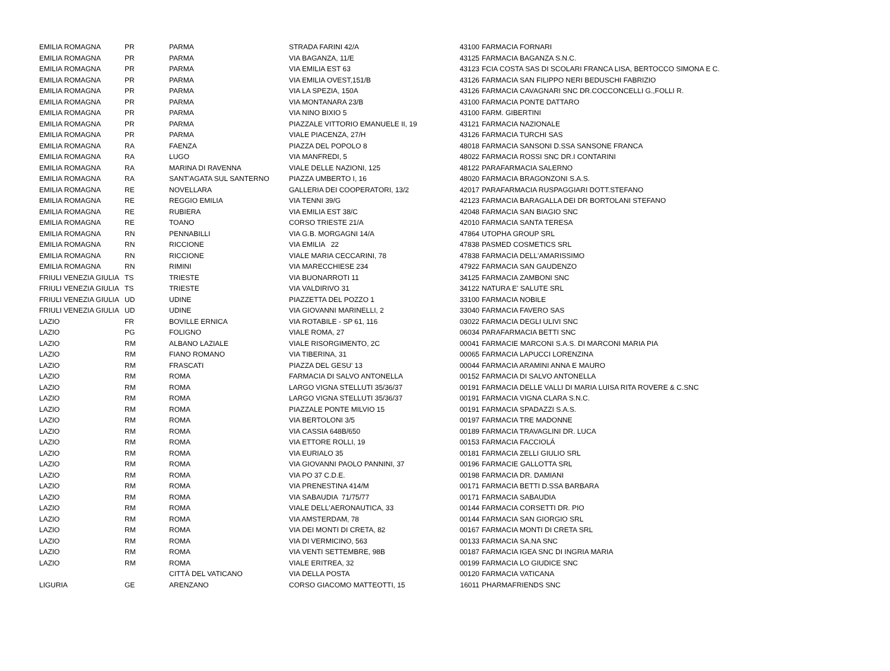| EMILIA ROMAGNA | PR | PARMA | STRADA FARINI 42/A | 43100 | FARMACIA FORNARI |
| EMILIA ROMAGNA | PR | PARMA | VIA BAGANZA, 11/E | 43125 | FARMACIA BAGANZA S.N.C. |
| EMILIA ROMAGNA | PR | PARMA | VIA EMILIA EST 63 | 43123 | FCIA COSTA SAS DI SCOLARI FRANCA LISA, BERTOCCO SIMONA E C. |
| EMILIA ROMAGNA | PR | PARMA | VIA EMILIA OVEST,151/B | 43126 | FARMACIA SAN FILIPPO NERI BEDUSCHI FABRIZIO |
| EMILIA ROMAGNA | PR | PARMA | VIA LA SPEZIA, 150A | 43126 | FARMACIA CAVAGNARI SNC DR.COCCONCELLI G.,FOLLI R. |
| EMILIA ROMAGNA | PR | PARMA | VIA MONTANARA 23/B | 43100 | FARMACIA PONTE DATTARO |
| EMILIA ROMAGNA | PR | PARMA | VIA NINO BIXIO 5 | 43100 | FARM. GIBERTINI |
| EMILIA ROMAGNA | PR | PARMA | PIAZZALE VITTORIO EMANUELE II, 19 | 43121 | FARMACIA NAZIONALE |
| EMILIA ROMAGNA | PR | PARMA | VIALE PIACENZA, 27/H | 43126 | FARMACIA TURCHI SAS |
| EMILIA ROMAGNA | RA | FAENZA | PIAZZA DEL POPOLO 8 | 48018 | FARMACIA SANSONI D.SSA SANSONE FRANCA |
| EMILIA ROMAGNA | RA | LUGO | VIA MANFREDI, 5 | 48022 | FARMACIA ROSSI SNC DR.I CONTARINI |
| EMILIA ROMAGNA | RA | MARINA DI RAVENNA | VIALE DELLE NAZIONI, 125 | 48122 | PARAFARMACIA SALERNO |
| EMILIA ROMAGNA | RA | SANT'AGATA SUL SANTERNO | PIAZZA UMBERTO I, 16 | 48020 | FARMACIA BRAGONZONI S.A.S. |
| EMILIA ROMAGNA | RE | NOVELLARA | GALLERIA DEI COOPERATORI, 13/2 | 42017 | PARAFARMACIA RUSPAGGIARI DOTT.STEFANO |
| EMILIA ROMAGNA | RE | REGGIO EMILIA | VIA TENNI 39/G | 42123 | FARMACIA BARAGALLA DEI DR BORTOLANI STEFANO |
| EMILIA ROMAGNA | RE | RUBIERA | VIA EMILIA EST 38/C | 42048 | FARMACIA SAN BIAGIO SNC |
| EMILIA ROMAGNA | RE | TOANO | CORSO TRIESTE 21/A | 42010 | FARMACIA SANTA TERESA |
| EMILIA ROMAGNA | RN | PENNABILLI | VIA G.B. MORGAGNI 14/A | 47864 | UTOPHA GROUP SRL |
| EMILIA ROMAGNA | RN | RICCIONE | VIA EMILIA 22 | 47838 | PASMED COSMETICS SRL |
| EMILIA ROMAGNA | RN | RICCIONE | VIALE MARIA CECCARINI, 78 | 47838 | FARMACIA DELL'AMARISSIMO |
| EMILIA ROMAGNA | RN | RIMINI | VIA MARECCHIESE 234 | 47922 | FARMACIA SAN GAUDENZO |
| FRIULI VENEZIA GIULIA | TS | TRIESTE | VIA BUONARROTI 11 | 34125 | FARMACIA ZAMBONI SNC |
| FRIULI VENEZIA GIULIA | TS | TRIESTE | VIA VALDIRIVO 31 | 34122 | NATURA E' SALUTE SRL |
| FRIULI VENEZIA GIULIA | UD | UDINE | PIAZZETTA DEL POZZO 1 | 33100 | FARMACIA NOBILE |
| FRIULI VENEZIA GIULIA | UD | UDINE | VIA GIOVANNI MARINELLI, 2 | 33040 | FARMACIA FAVERO SAS |
| LAZIO | FR | BOVILLE ERNICA | VIA ROTABILE - SP 61, 116 | 03022 | FARMACIA DEGLI ULIVI SNC |
| LAZIO | PG | FOLIGNO | VIALE ROMA, 27 | 06034 | PARAFARMACIA BETTI SNC |
| LAZIO | RM | ALBANO LAZIALE | VIALE RISORGIMENTO, 2C | 00041 | FARMACIE MARCONI S.A.S. DI MARCONI MARIA PIA |
| LAZIO | RM | FIANO ROMANO | VIA TIBERINA, 31 | 00065 | FARMACIA LAPUCCI LORENZINA |
| LAZIO | RM | FRASCATI | PIAZZA DEL GESU' 13 | 00044 | FARMACIA ARAMINI ANNA E MAURO |
| LAZIO | RM | ROMA | FARMACIA DI SALVO ANTONELLA | 00152 | FARMACIA DI SALVO ANTONELLA |
| LAZIO | RM | ROMA | LARGO VIGNA STELLUTI 35/36/37 | 00191 | FARMACIA DELLE VALLI DI MARIA LUISA RITA ROVERE & C.SNC |
| LAZIO | RM | ROMA | LARGO VIGNA STELLUTI 35/36/37 | 00191 | FARMACIA VIGNA CLARA S.N.C. |
| LAZIO | RM | ROMA | PIAZZALE PONTE MILVIO 15 | 00191 | FARMACIA SPADAZZI S.A.S. |
| LAZIO | RM | ROMA | VIA BERTOLONI 3/5 | 00197 | FARMACIA TRE MADONNE |
| LAZIO | RM | ROMA | VIA CASSIA 648B/650 | 00189 | FARMACIA TRAVAGLINI DR. LUCA |
| LAZIO | RM | ROMA | VIA ETTORE ROLLI, 19 | 00153 | FARMACIA FACCIOLÁ |
| LAZIO | RM | ROMA | VIA EURIALO 35 | 00181 | FARMACIA ZELLI GIULIO SRL |
| LAZIO | RM | ROMA | VIA GIOVANNI PAOLO PANNINI, 37 | 00196 | FARMACIE GALLOTTA SRL |
| LAZIO | RM | ROMA | VIA PO 37 C.D.E. | 00198 | FARMACIA DR. DAMIANI |
| LAZIO | RM | ROMA | VIA PRENESTINA 414/M | 00171 | FARMACIA BETTI D.SSA BARBARA |
| LAZIO | RM | ROMA | VIA SABAUDIA 71/75/77 | 00171 | FARMACIA SABAUDIA |
| LAZIO | RM | ROMA | VIALE DELL'AERONAUTICA, 33 | 00144 | FARMACIA CORSETTI DR. PIO |
| LAZIO | RM | ROMA | VIA AMSTERDAM, 78 | 00144 | FARMACIA SAN GIORGIO SRL |
| LAZIO | RM | ROMA | VIA DEI MONTI DI CRETA, 82 | 00167 | FARMACIA MONTI DI CRETA SRL |
| LAZIO | RM | ROMA | VIA DI VERMICINO, 563 | 00133 | FARMACIA SA.NA SNC |
| LAZIO | RM | ROMA | VIA VENTI SETTEMBRE, 98B | 00187 | FARMACIA IGEA SNC DI INGRIA MARIA |
| LAZIO | RM | ROMA | VIALE ERITREA, 32 | 00199 | FARMACIA LO GIUDICE SNC |
| | | CITTÀ DEL VATICANO | VIA DELLA POSTA | 00120 | FARMACIA VATICANA |
| LIGURIA | GE | ARENZANO | CORSO GIACOMO MATTEOTTI, 15 | 16011 | PHARMAFRIENDS SNC |